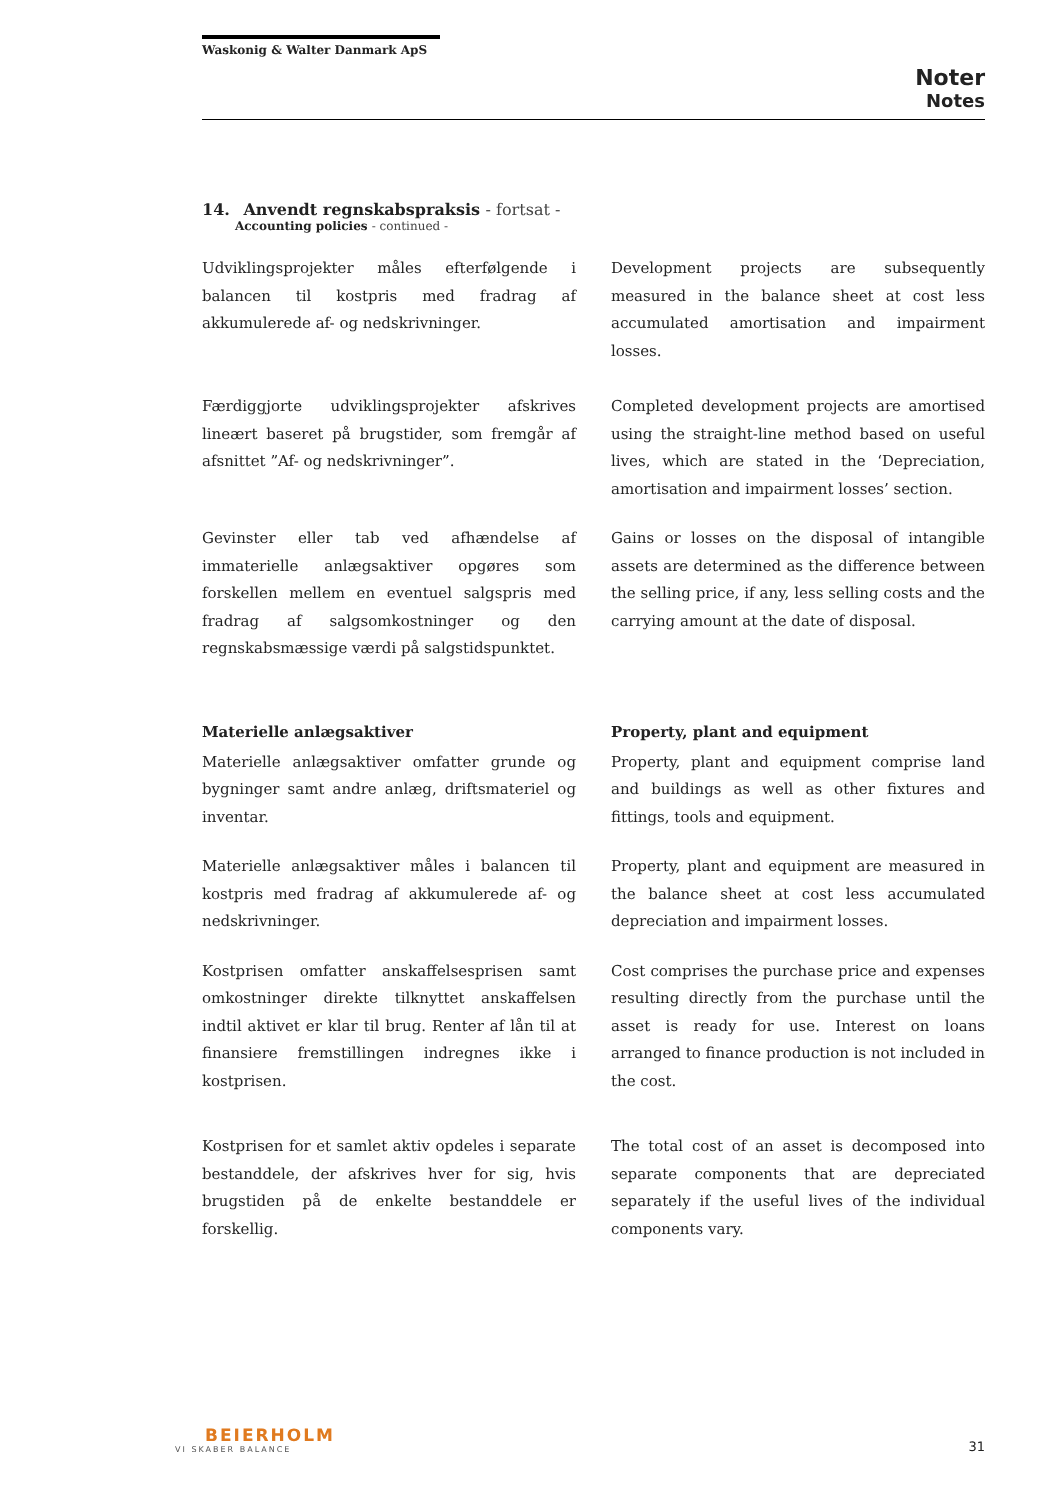Waskonig & Walter Danmark ApS
Noter
Notes
14. Anvendt regnskabspraksis - fortsat -
Accounting policies - continued -
Udviklingsprojekter måles efterfølgende i balancen til kostpris med fradrag af akkumulerede af- og nedskrivninger.
Development projects are subsequently measured in the balance sheet at cost less accumulated amortisation and impairment losses.
Færdiggjorte udviklingsprojekter afskrives lineært baseret på brugstider, som fremgår af afsnittet ”Af- og nedskrivninger”.
Completed development projects are amortised using the straight-line method based on useful lives, which are stated in the ‘Depreciation, amortisation and impairment losses’ section.
Gevinster eller tab ved afhændelse af immaterielle anlægsaktiver opgøres som forskellen mellem en eventuel salgspris med fradrag af salgsomkostninger og den regnskabsmæssige værdi på salgstidspunktet.
Gains or losses on the disposal of intangible assets are determined as the difference between the selling price, if any, less selling costs and the carrying amount at the date of disposal.
Materielle anlægsaktiver Property, plant and equipment
Materielle anlægsaktiver omfatter grunde og bygninger samt andre anlæg, driftsmateriel og inventar.
Property, plant and equipment comprise land and buildings as well as other fixtures and fittings, tools and equipment.
Materielle anlægsaktiver måles i balancen til kostpris med fradrag af akkumulerede af- og nedskrivninger.
Property, plant and equipment are measured in the balance sheet at cost less accumulated depreciation and impairment losses.
Kostprisen omfatter anskaffelsesprisen samt omkostninger direkte tilknyttet anskaffelsen indtil aktivet er klar til brug. Renter af lån til at finansiere fremstillingen indregnes ikke i kostprisen.
Cost comprises the purchase price and expenses resulting directly from the purchase until the asset is ready for use. Interest on loans arranged to finance production is not included in the cost.
Kostprisen for et samlet aktiv opdeles i separate bestanddele, der afskrives hver for sig, hvis brugstiden på de enkelte bestanddele er forskellig.
The total cost of an asset is decomposed into separate components that are depreciated separately if the useful lives of the individual components vary.
BEIERHOLM
VI SKABER BALANCE
31